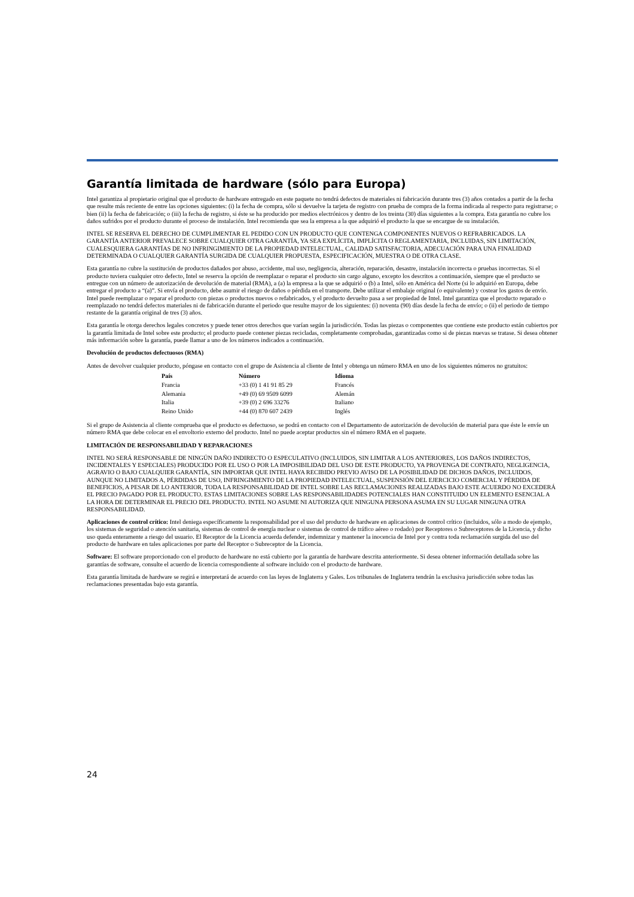Garantía limitada de hardware (sólo para Europa)
Intel garantiza al propietario original que el producto de hardware entregado en este paquete no tendrá defectos de materiales ni fabricación durante tres (3) años contados a partir de la fecha que resulte más reciente de entre las opciones siguientes: (i) la fecha de compra, sólo si devuelve la tarjeta de registro con prueba de compra de la forma indicada al respecto para registrarse; o bien (ii) la fecha de fabricación; o (iii) la fecha de registro, si éste se ha producido por medios electrónicos y dentro de los treinta (30) días siguientes a la compra. Esta garantía no cubre los daños sufridos por el producto durante el proceso de instalación. Intel recomienda que sea la empresa a la que adquirió el producto la que se encargue de su instalación.
INTEL SE RESERVA EL DERECHO DE CUMPLIMENTAR EL PEDIDO CON UN PRODUCTO QUE CONTENGA COMPONENTES NUEVOS O REFRABRICADOS. LA GARANTÍA ANTERIOR PREVALECE SOBRE CUALQUIER OTRA GARANTÍA, YA SEA EXPLÍCITA, IMPLÍCITA O REGLAMENTARIA, INCLUIDAS, SIN LIMITACIÓN, CUALESQUIERA GARANTÍAS DE NO INFRINGIMIENTO DE LA PROPIEDAD INTELECTUAL, CALIDAD SATISFACTORIA, ADECUACIÓN PARA UNA FINALIDAD DETERMINADA O CUALQUIER GARANTÍA SURGIDA DE CUALQUIER PROPUESTA, ESPECIFICACIÓN, MUESTRA O DE OTRA CLASE.
Esta garantía no cubre la sustitución de productos dañados por abuso, accidente, mal uso, negligencia, alteración, reparación, desastre, instalación incorrecta o pruebas incorrectas. Si el producto tuviera cualquier otro defecto, Intel se reserva la opción de reemplazar o reparar el producto sin cargo alguno, excepto los descritos a continuación, siempre que el producto se entregue con un número de autorización de devolución de material (RMA), a (a) la empresa a la que se adquirió o (b) a Intel, sólo en América del Norte (si lo adquirió en Europa, debe entregar el producto a “(a)”. Si envía el producto, debe asumir el riesgo de daños o pérdida en el transporte. Debe utilizar el embalaje original (o equivalente) y costear los gastos de envío. Intel puede reemplazar o reparar el producto con piezas o productos nuevos o refabricados, y el producto devuelto pasa a ser propiedad de Intel. Intel garantiza que el producto reparado o reemplazado no tendrá defectos materiales ni de fabricación durante el periodo que resulte mayor de los siguientes: (i) noventa (90) días desde la fecha de envío; o (ii) el periodo de tiempo restante de la garantía original de tres (3) años.
Esta garantía le otorga derechos legales concretos y puede tener otros derechos que varían según la jurisdicción. Todas las piezas o componentes que contiene este producto están cubiertos por la garantía limitada de Intel sobre este producto; el producto puede contener piezas recicladas, completamente comprobadas, garantizadas como si de piezas nuevas se tratase. Si desea obtener más información sobre la garantía, puede llamar a uno de los números indicados a continuación.
Devolución de productos defectuosos (RMA)
Antes de devolver cualquier producto, póngase en contacto con el grupo de Asistencia al cliente de Intel y obtenga un número RMA en uno de los siguientes números no gratuitos:
| País | Número | Idioma |
| --- | --- | --- |
| Francia | +33 (0) 1 41 91 85 29 | Francés |
| Alemania | +49 (0) 69 9509 6099 | Alemán |
| Italia | +39 (0) 2 696 33276 | Italiano |
| Reino Unido | +44 (0) 870 607 2439 | Inglés |
Si el grupo de Asistencia al cliente comprueba que el producto es defectuoso, se podrá en contacto con el Departamento de autorización de devolución de material para que éste le envíe un número RMA que debe colocar en el envoltorio externo del producto. Intel no puede aceptar productos sin el número RMA en el paquete.
LIMITACIÓN DE RESPONSABILIDAD Y REPARACIONES
INTEL NO SERÁ RESPONSABLE DE NINGÚN DAÑO INDIRECTO O ESPECULATIVO (INCLUIDOS, SIN LIMITAR A LOS ANTERIORES, LOS DAÑOS INDIRECTOS, INCIDENTALES Y ESPECIALES) PRODUCIDO POR EL USO O POR LA IMPOSIBILIDAD DEL USO DE ESTE PRODUCTO, YA PROVENGA DE CONTRATO, NEGLIGENCIA, AGRAVIO O BAJO CUALQUIER GARANTÍA, SIN IMPORTAR QUE INTEL HAYA RECIBIDO PREVIO AVISO DE LA POSIBILIDAD DE DICHOS DAÑOS, INCLUIDOS, AUNQUE NO LIMITADOS A, PÉRDIDAS DE USO, INFRINGIMIENTO DE LA PROPIEDAD INTELECTUAL, SUSPENSIÓN DEL EJERCICIO COMERCIAL Y PÉRDIDA DE BENEFICIOS, A PESAR DE LO ANTERIOR, TODA LA RESPONSABILIDAD DE INTEL SOBRE LAS RECLAMACIONES REALIZADAS BAJO ESTE ACUERDO NO EXCEDERÁ EL PRECIO PAGADO POR EL PRODUCTO. ESTAS LIMITACIONES SOBRE LAS RESPONSABILIDADES POTENCIALES HAN CONSTITUIDO UN ELEMENTO ESENCIAL A LA HORA DE DETERMINAR EL PRECIO DEL PRODUCTO. INTEL NO ASUME NI AUTORIZA QUE NINGUNA PERSONA ASUMA EN SU LUGAR NINGUNA OTRA RESPONSABILIDAD.
Aplicaciones de control crítico: Intel deniega específicamente la responsabilidad por el uso del producto de hardware en aplicaciones de control crítico (incluidos, sólo a modo de ejemplo, los sistemas de seguridad o atención sanitaria, sistemas de control de energía nuclear o sistemas de control de tráfico aéreo o rodado) por Receptores o Subreceptores de la Licencia, y dicho uso queda enteramente a riesgo del usuario. El Receptor de la Licencia acuerda defender, indemnizar y mantener la inocencia de Intel por y contra toda reclamación surgida del uso del producto de hardware en tales aplicaciones por parte del Receptor o Subreceptor de la Licencia.
Software: El software proporcionado con el producto de hardware no está cubierto por la garantía de hardware descrita anteriormente. Si desea obtener información detallada sobre las garantías de software, consulte el acuerdo de licencia correspondiente al software incluido con el producto de hardware.
Esta garantía limitada de hardware se regirá e interpretará de acuerdo con las leyes de Inglaterra y Gales. Los tribunales de Inglaterra tendrán la exclusiva jurisdicción sobre todas las reclamaciones presentadas bajo esta garantía.
24